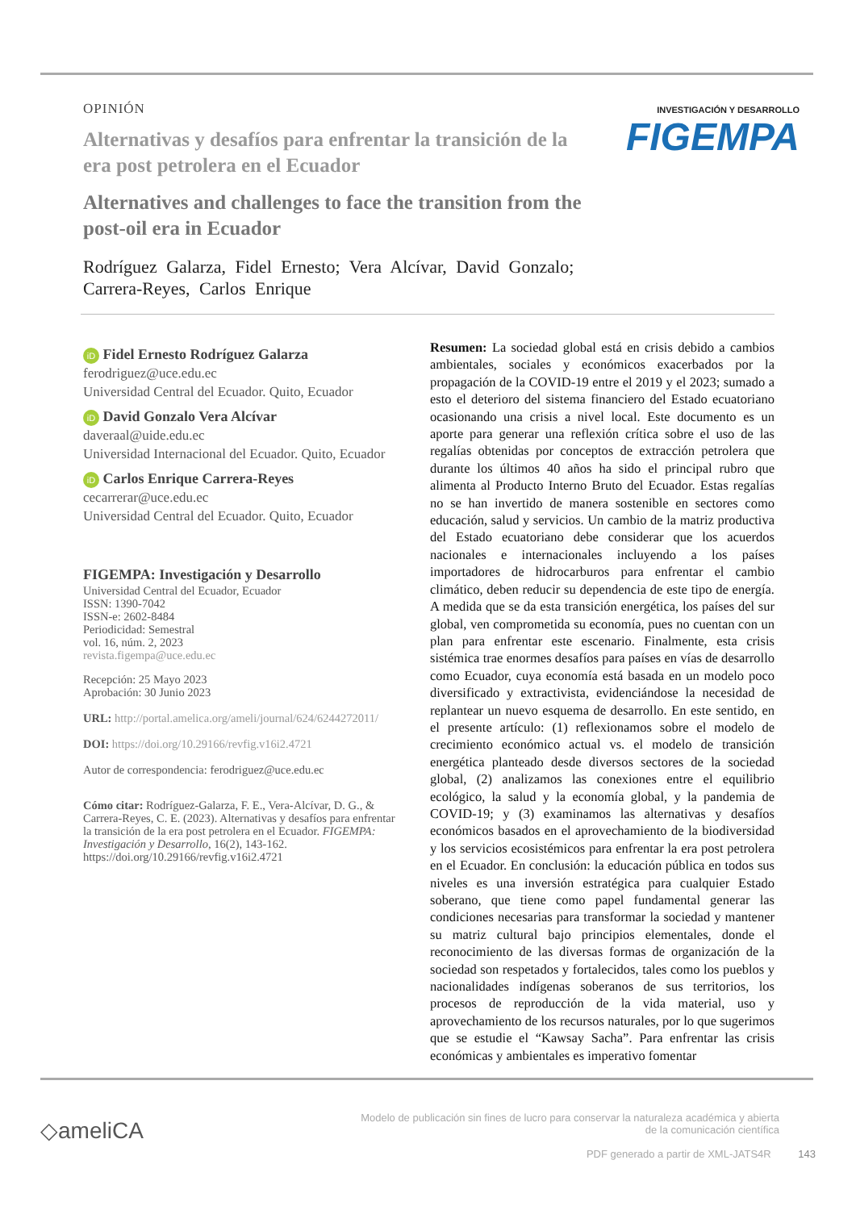INVESTIGACIÓN Y DESARROLLO
FIGEMPA
OPINIÓN
Alternativas y desafíos para enfrentar la transición de la era post petrolera en el Ecuador
Alternatives and challenges to face the transition from the post-oil era in Ecuador
Rodríguez Galarza, Fidel Ernesto; Vera Alcívar, David Gonzalo; Carrera-Reyes, Carlos Enrique
iD Fidel Ernesto Rodríguez Galarza
ferodriguez@uce.edu.ec
Universidad Central del Ecuador. Quito, Ecuador
iD David Gonzalo Vera Alcívar
daveraal@uide.edu.ec
Universidad Internacional del Ecuador. Quito, Ecuador
iD Carlos Enrique Carrera-Reyes
cecarrerar@uce.edu.ec
Universidad Central del Ecuador. Quito, Ecuador
FIGEMPA: Investigación y Desarrollo
Universidad Central del Ecuador, Ecuador
ISSN: 1390-7042
ISSN-e: 2602-8484
Periodicidad: Semestral
vol. 16, núm. 2, 2023
revista.figempa@uce.edu.ec
Recepción: 25 Mayo 2023
Aprobación: 30 Junio 2023
URL: http://portal.amelica.org/ameli/journal/624/6244272011/
DOI: https://doi.org/10.29166/revfig.v16i2.4721
Autor de correspondencia: ferodriguez@uce.edu.ec
Cómo citar: Rodríguez-Galarza, F. E., Vera-Alcívar, D. G., & Carrera-Reyes, C. E. (2023). Alternativas y desafíos para enfrentar la transición de la era post petrolera en el Ecuador. FIGEMPA: Investigación y Desarrollo, 16(2), 143-162. https://doi.org/10.29166/revfig.v16i2.4721
Resumen: La sociedad global está en crisis debido a cambios ambientales, sociales y económicos exacerbados por la propagación de la COVID-19 entre el 2019 y el 2023; sumado a esto el deterioro del sistema financiero del Estado ecuatoriano ocasionando una crisis a nivel local. Este documento es un aporte para generar una reflexión crítica sobre el uso de las regalías obtenidas por conceptos de extracción petrolera que durante los últimos 40 años ha sido el principal rubro que alimenta al Producto Interno Bruto del Ecuador. Estas regalías no se han invertido de manera sostenible en sectores como educación, salud y servicios. Un cambio de la matriz productiva del Estado ecuatoriano debe considerar que los acuerdos nacionales e internacionales incluyendo a los países importadores de hidrocarburos para enfrentar el cambio climático, deben reducir su dependencia de este tipo de energía. A medida que se da esta transición energética, los países del sur global, ven comprometida su economía, pues no cuentan con un plan para enfrentar este escenario. Finalmente, esta crisis sistémica trae enormes desafíos para países en vías de desarrollo como Ecuador, cuya economía está basada en un modelo poco diversificado y extractivista, evidenciándose la necesidad de replantear un nuevo esquema de desarrollo. En este sentido, en el presente artículo: (1) reflexionamos sobre el modelo de crecimiento económico actual vs. el modelo de transición energética planteado desde diversos sectores de la sociedad global, (2) analizamos las conexiones entre el equilibrio ecológico, la salud y la economía global, y la pandemia de COVID-19; y (3) examinamos las alternativas y desafíos económicos basados en el aprovechamiento de la biodiversidad y los servicios ecosistémicos para enfrentar la era post petrolera en el Ecuador. En conclusión: la educación pública en todos sus niveles es una inversión estratégica para cualquier Estado soberano, que tiene como papel fundamental generar las condiciones necesarias para transformar la sociedad y mantener su matriz cultural bajo principios elementales, donde el reconocimiento de las diversas formas de organización de la sociedad son respetados y fortalecidos, tales como los pueblos y nacionalidades indígenas soberanos de sus territorios, los procesos de reproducción de la vida material, uso y aprovechamiento de los recursos naturales, por lo que sugerimos que se estudie el “Kawsay Sacha”. Para enfrentar las crisis económicas y ambientales es imperativo fomentar
◇ameliCA
Modelo de publicación sin fines de lucro para conservar la naturaleza académica y abierta de la comunicación científica
PDF generado a partir de XML-JATS4R 143